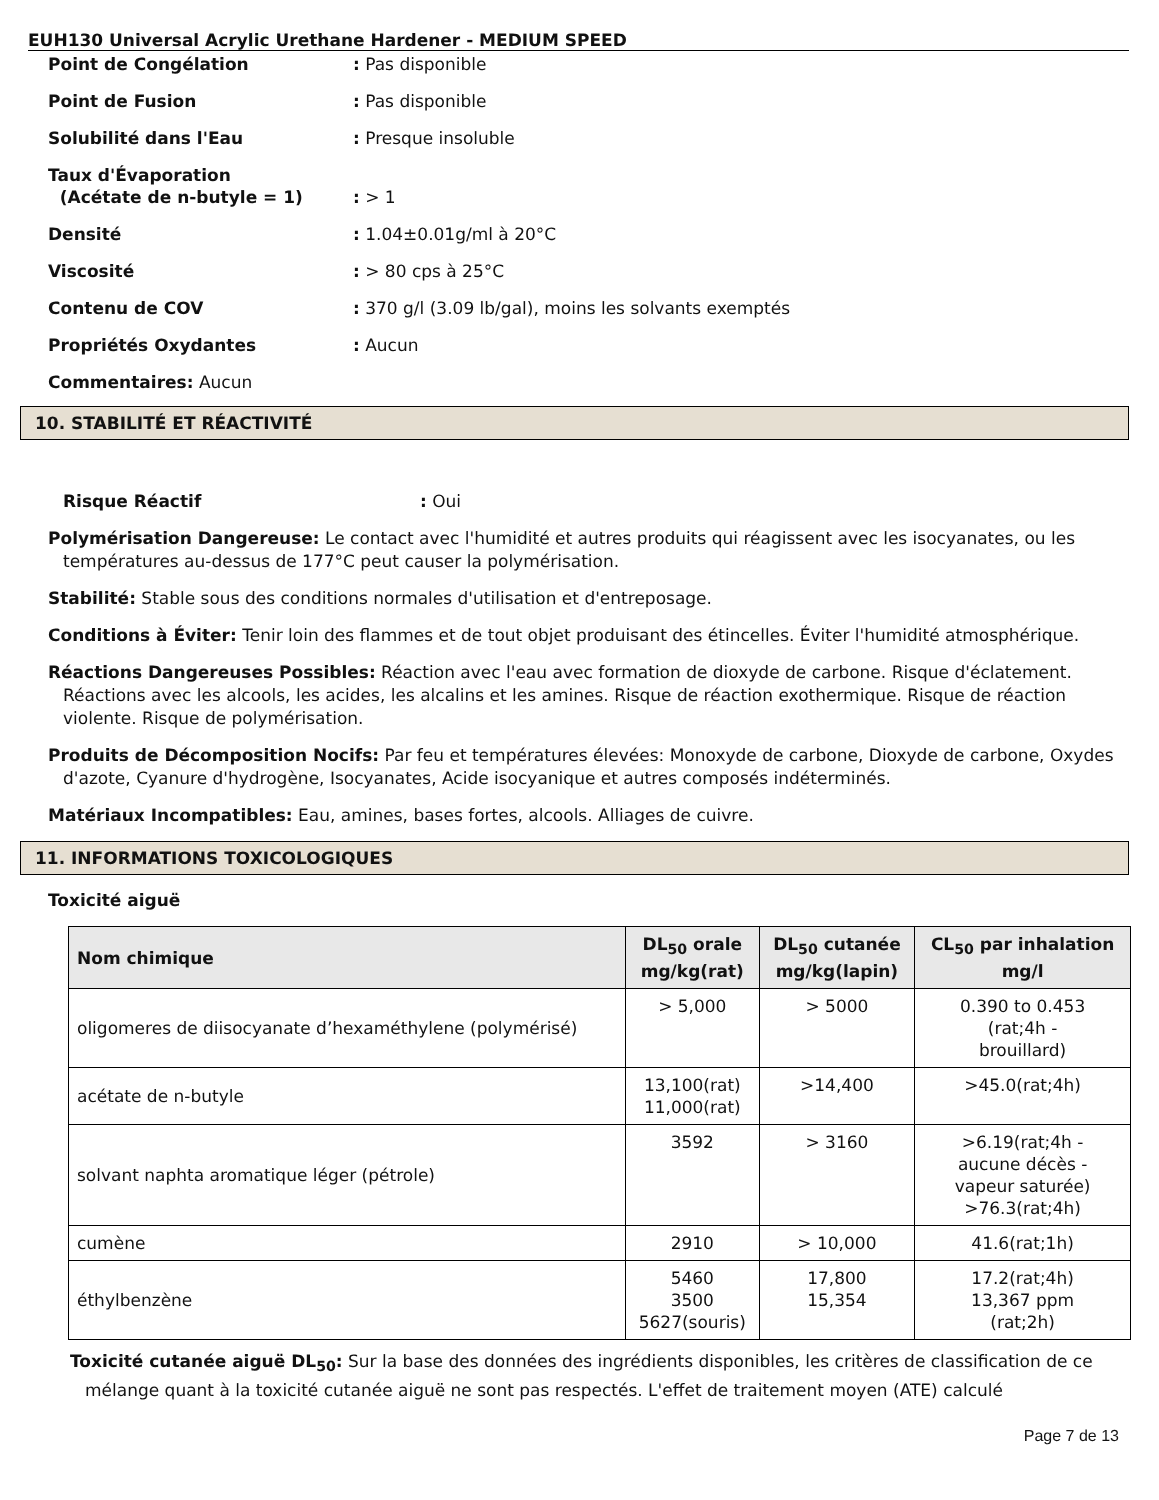EUH130 Universal Acrylic Urethane Hardener - MEDIUM SPEED
Point de Congélation: Pas disponible
Point de Fusion: Pas disponible
Solubilité dans l'Eau: Presque insoluble
Taux d'Évaporation
(Acétate de n-butyle = 1)
: > 1
Densité: 1.04±0.01g/ml à 20°C
Viscosité: > 80 cps à 25°C
Contenu de COV: 370 g/l (3.09 lb/gal), moins les solvants exemptés
Propriétés Oxydantes: Aucun
Commentaires: Aucun
10. STABILITÉ ET RÉACTIVITÉ
Risque Réactif: Oui
Polymérisation Dangereuse: Le contact avec l'humidité et autres produits qui réagissent avec les isocyanates, ou les températures au-dessus de 177°C peut causer la polymérisation.
Stabilité: Stable sous des conditions normales d'utilisation et d'entreposage.
Conditions à Éviter: Tenir loin des flammes et de tout objet produisant des étincelles. Éviter l'humidité atmosphérique.
Réactions Dangereuses Possibles: Réaction avec l'eau avec formation de dioxyde de carbone. Risque d'éclatement. Réactions avec les alcools, les acides, les alcalins et les amines. Risque de réaction exothermique. Risque de réaction violente. Risque de polymérisation.
Produits de Décomposition Nocifs: Par feu et températures élevées: Monoxyde de carbone, Dioxyde de carbone, Oxydes d'azote, Cyanure d'hydrogène, Isocyanates, Acide isocyanique et autres composés indéterminés.
Matériaux Incompatibles: Eau, amines, bases fortes, alcools. Alliages de cuivre.
11. INFORMATIONS TOXICOLOGIQUES
Toxicité aiguë
| Nom chimique | DL<sub>50</sub> orale mg/kg(rat) | DL<sub>50</sub> cutanée mg/kg(lapin) | CL<sub>50</sub> par inhalation mg/l |
| --- | --- | --- | --- |
| oligomeres de diisocyanate d’hexaméthylene (polymérisé) | > 5,000 | > 5000 | 0.390 to 0.453 (rat;4h - brouillard) |
| acétate de n-butyle | 13,100(rat) 11,000(rat) | >14,400 | >45.0(rat;4h) |
| solvant naphta aromatique léger (pétrole) | 3592 | > 3160 | >6.19(rat;4h - aucune décès - vapeur saturée) >76.3(rat;4h) |
| cumène | 2910 | > 10,000 | 41.6(rat;1h) |
| éthylbenzène | 5460 3500 5627(souris) | 17,800 15,354 | 17.2(rat;4h) 13,367 ppm (rat;2h) |
Toxicité cutanée aiguë DL<sub>50</sub>: Sur la base des données des ingrédients disponibles, les critères de classification de ce mélange quant à la toxicité cutanée aiguë ne sont pas respectés. L'effet de traitement moyen (ATE) calculé
Page 7 de 13